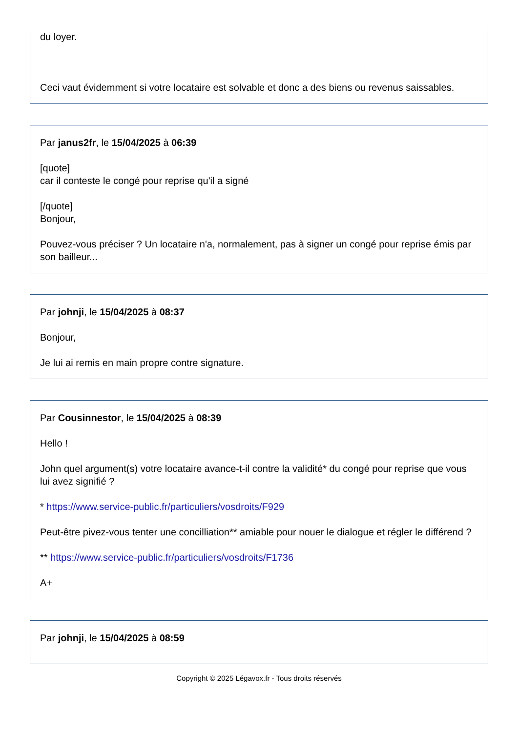du loyer.
Ceci vaut évidemment si votre locataire est solvable et donc a des biens ou revenus saissables.
Par janus2fr, le 15/04/2025 à 06:39
[quote]
car il conteste le congé pour reprise qu'il a signé
[/quote]
Bonjour,
Pouvez-vous préciser ? Un locataire n'a, normalement, pas à signer un congé pour reprise émis par son bailleur...
Par johnji, le 15/04/2025 à 08:37
Bonjour,
Je lui ai remis en main propre contre signature.
Par Cousinnestor, le 15/04/2025 à 08:39
Hello !
John quel argument(s) votre locataire avance-t-il contre la validité* du congé pour reprise que vous lui avez signifié ?
* https://www.service-public.fr/particuliers/vosdroits/F929
Peut-être pivez-vous tenter une concilliation** amiable pour nouer le dialogue et régler le différend ?
** https://www.service-public.fr/particuliers/vosdroits/F1736
A+
Par johnji, le 15/04/2025 à 08:59
Copyright © 2025 Légavox.fr - Tous droits réservés